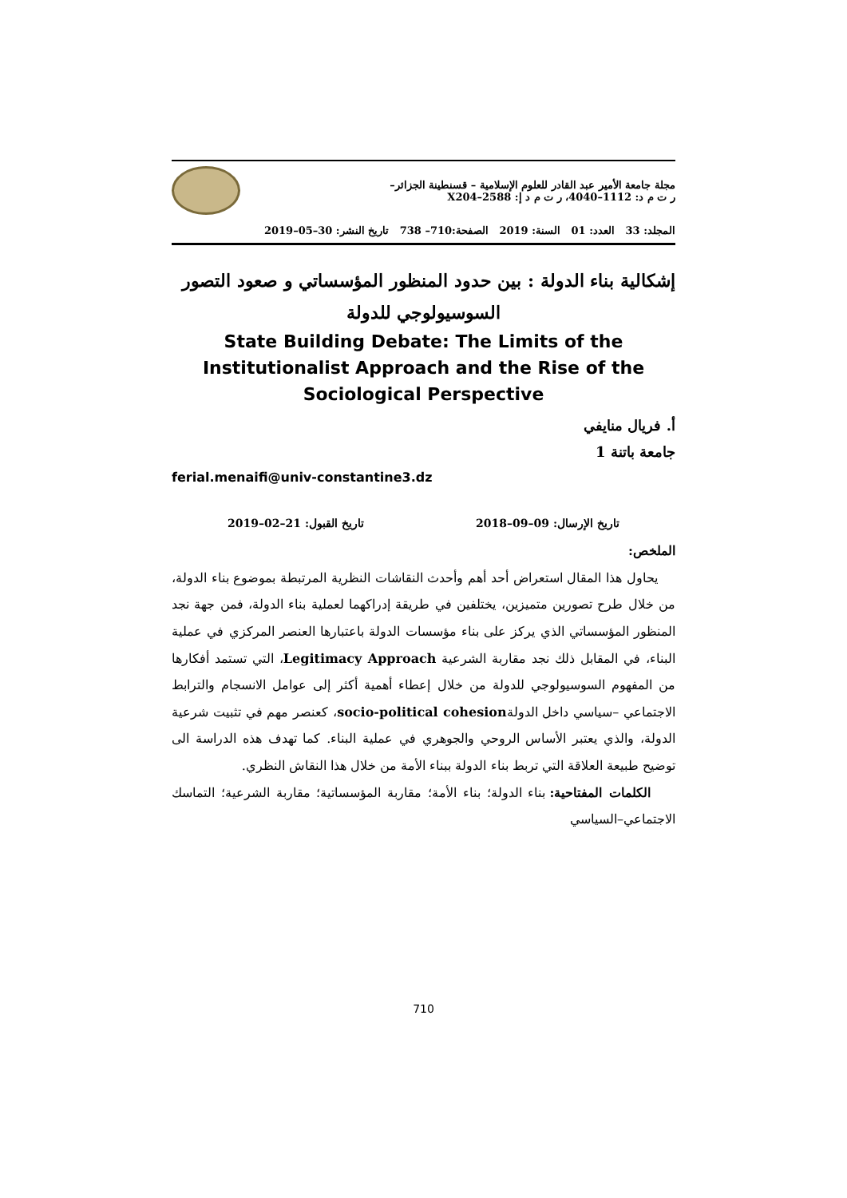مجلة جامعة الأمير عبد القادر للعلوم الإسلامية – قسنطينة الجزائر–
ر ت م د: 1112–4040، ر ت م د إ: 2588–X204
المجلد: 33 العدد: 01 السنة: 2019 الصفحة:710– 738 تاريخ النشر: 30–05–2019
إشكالية بناء الدولة : بين حدود المنظور المؤسساتي و صعود التصور
السوسيولوجي للدولة
State Building Debate: The Limits of the Institutionalist Approach and the Rise of the Sociological Perspective
أ. فريال منايفي
جامعة باتنة 1
ferial.menaifi@univ-constantine3.dz
تاريخ الإرسال: 09–09–2018 تاريخ القبول: 21–02–2019
الملخص:
يحاول هذا المقال استعراض أحد أهم وأحدث النقاشات النظرية المرتبطة بموضوع بناء الدولة، من خلال طرح تصورين متميزين، يختلفين في طريقة إدراكهما لعملية بناء الدولة، فمن جهة نجد المنظور المؤسساتي الذي يركز على بناء مؤسسات الدولة باعتبارها العنصر المركزي في عملية البناء، في المقابل ذلك نجد مقاربة الشرعية Legitimacy Approach، التي تستمد أفكارها من المفهوم السوسيولوجي للدولة من خلال إعطاء أهمية أكثر إلى عوامل الانسجام والترابط الاجتماعي –سياسي داخل الدولةsocio-political cohesion، كعنصر مهم في تثبيت شرعية الدولة، والذي يعتبر الأساس الروحي والجوهري في عملية البناء. كما تهدف هذه الدراسة الى توضيح طبيعة العلاقة التي تربط بناء الدولة ببناء الأمة من خلال هذا النقاش النظري.
الكلمات المفتاحية: بناء الدولة؛ بناء الأمة؛ مقاربة المؤسساتية؛ مقاربة الشرعية؛ التماسك الاجتماعي–السياسي
710